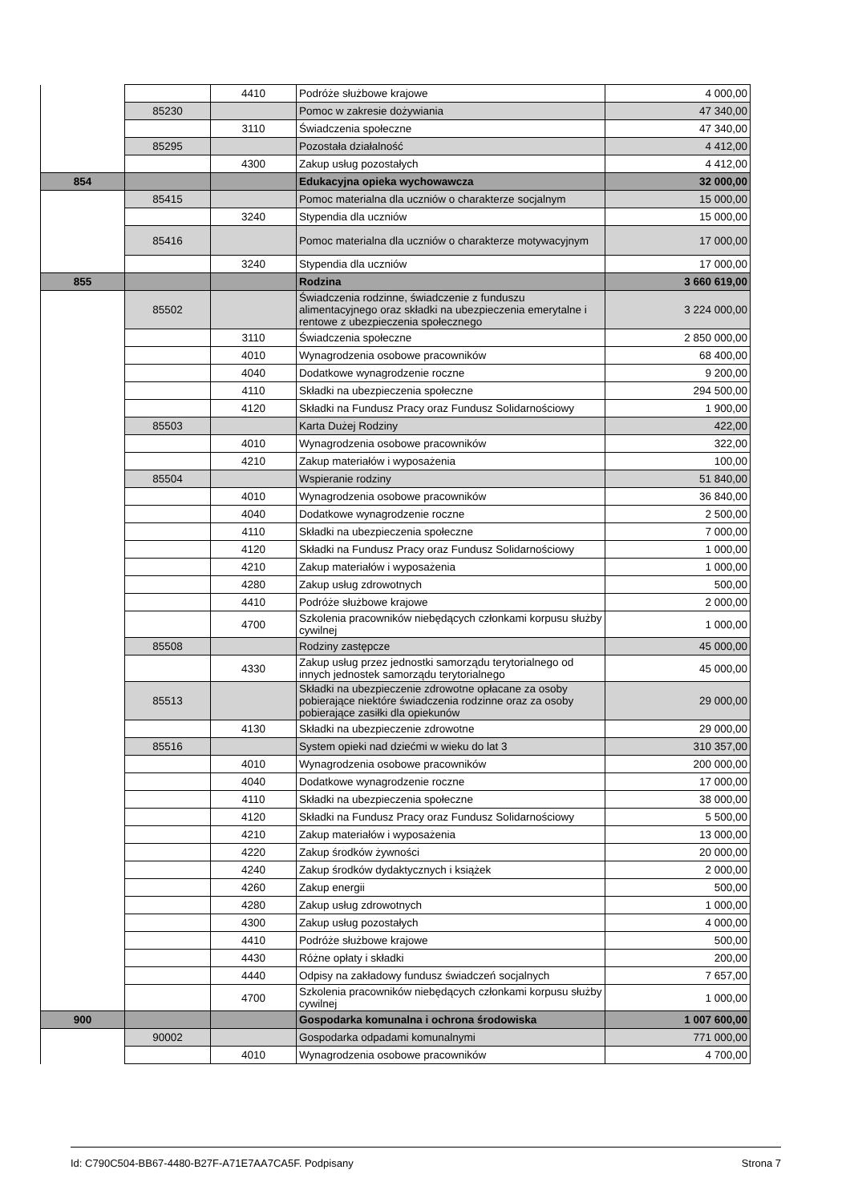| | | 4410 | Podróże służbowe krajowe | 4 000,00 |
| | 85230 | | Pomoc w zakresie dożywiania | 47 340,00 |
| | | 3110 | Świadczenia społeczne | 47 340,00 |
| | 85295 | | Pozostała działalność | 4 412,00 |
| | | 4300 | Zakup usług pozostałych | 4 412,00 |
| 854 | | | Edukacyjna opieka wychowawcza | 32 000,00 |
| | 85415 | | Pomoc materialna dla uczniów o charakterze socjalnym | 15 000,00 |
| | | 3240 | Stypendia dla uczniów | 15 000,00 |
| | 85416 | | Pomoc materialna dla uczniów o charakterze motywacyjnym | 17 000,00 |
| | | 3240 | Stypendia dla uczniów | 17 000,00 |
| 855 | | | Rodzina | 3 660 619,00 |
| | 85502 | | Świadczenia rodzinne, świadczenie z funduszu alimentacyjnego oraz składki na ubezpieczenia emerytalne i rentowe z ubezpieczenia społecznego | 3 224 000,00 |
| | | 3110 | Świadczenia społeczne | 2 850 000,00 |
| | | 4010 | Wynagrodzenia osobowe pracowników | 68 400,00 |
| | | 4040 | Dodatkowe wynagrodzenie roczne | 9 200,00 |
| | | 4110 | Składki na ubezpieczenia społeczne | 294 500,00 |
| | | 4120 | Składki na Fundusz Pracy oraz Fundusz Solidarnościowy | 1 900,00 |
| | 85503 | | Karta Dużej Rodziny | 422,00 |
| | | 4010 | Wynagrodzenia osobowe pracowników | 322,00 |
| | | 4210 | Zakup materiałów i wyposażenia | 100,00 |
| | 85504 | | Wspieranie rodziny | 51 840,00 |
| | | 4010 | Wynagrodzenia osobowe pracowników | 36 840,00 |
| | | 4040 | Dodatkowe wynagrodzenie roczne | 2 500,00 |
| | | 4110 | Składki na ubezpieczenia społeczne | 7 000,00 |
| | | 4120 | Składki na Fundusz Pracy oraz Fundusz Solidarnościowy | 1 000,00 |
| | | 4210 | Zakup materiałów i wyposażenia | 1 000,00 |
| | | 4280 | Zakup usług zdrowotnych | 500,00 |
| | | 4410 | Podróże służbowe krajowe | 2 000,00 |
| | | 4700 | Szkolenia pracowników niebędących członkami korpusu służby cywilnej | 1 000,00 |
| | 85508 | | Rodziny zastępcze | 45 000,00 |
| | | 4330 | Zakup usług przez jednostki samorządu terytorialnego od innych jednostek samorządu terytorialnego | 45 000,00 |
| | 85513 | | Składki na ubezpieczenie zdrowotne opłacane za osoby pobierające niektóre świadczenia rodzinne oraz za osoby pobierające zasiłki dla opiekunów | 29 000,00 |
| | | 4130 | Składki na ubezpieczenie zdrowotne | 29 000,00 |
| | 85516 | | System opieki nad dziećmi w wieku do lat 3 | 310 357,00 |
| | | 4010 | Wynagrodzenia osobowe pracowników | 200 000,00 |
| | | 4040 | Dodatkowe wynagrodzenie roczne | 17 000,00 |
| | | 4110 | Składki na ubezpieczenia społeczne | 38 000,00 |
| | | 4120 | Składki na Fundusz Pracy oraz Fundusz Solidarnościowy | 5 500,00 |
| | | 4210 | Zakup materiałów i wyposażenia | 13 000,00 |
| | | 4220 | Zakup środków żywności | 20 000,00 |
| | | 4240 | Zakup środków dydaktycznych i książek | 2 000,00 |
| | | 4260 | Zakup energii | 500,00 |
| | | 4280 | Zakup usług zdrowotnych | 1 000,00 |
| | | 4300 | Zakup usług pozostałych | 4 000,00 |
| | | 4410 | Podróże służbowe krajowe | 500,00 |
| | | 4430 | Różne opłaty i składki | 200,00 |
| | | 4440 | Odpisy na zakładowy fundusz świadczeń socjalnych | 7 657,00 |
| | | 4700 | Szkolenia pracowników niebędących członkami korpusu służby cywilnej | 1 000,00 |
| 900 | | | Gospodarka komunalna i ochrona środowiska | 1 007 600,00 |
| | 90002 | | Gospodarka odpadami komunalnymi | 771 000,00 |
| | | 4010 | Wynagrodzenia osobowe pracowników | 4 700,00 |
Id: C790C504-BB67-4480-B27F-A71E7AA7CA5F. Podpisany Strona 7